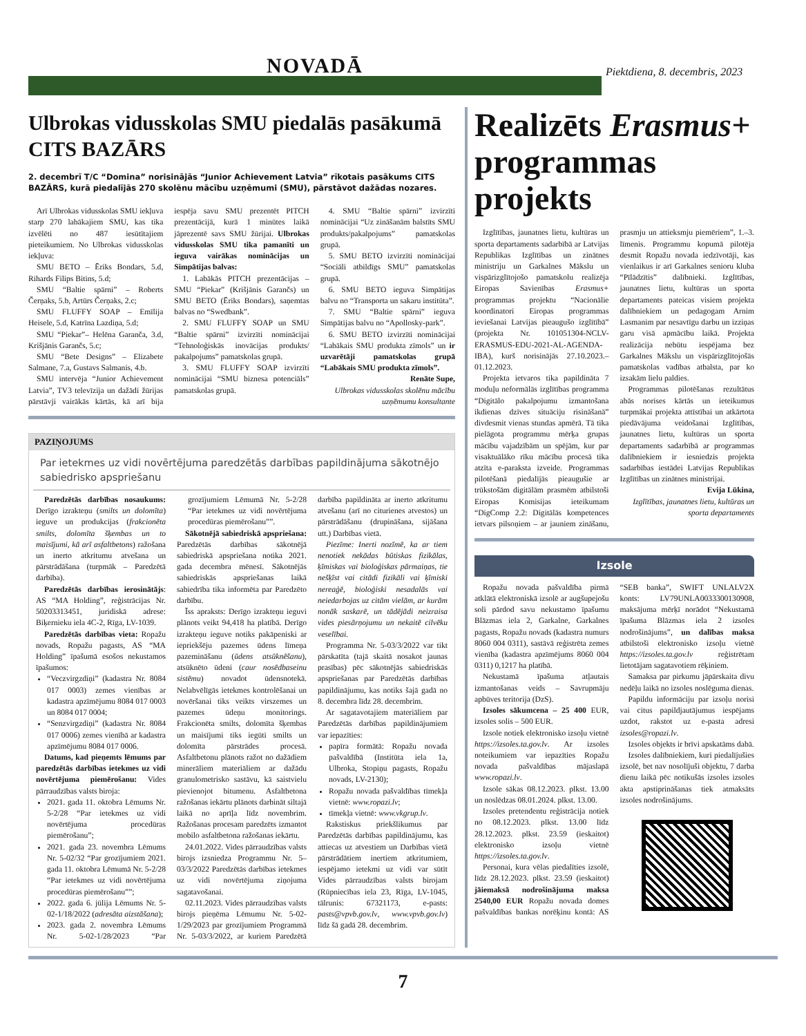NOVADĀ
Piektdiena, 8. decembris, 2023
Ulbrokas vidusskolas SMU piedalās pasākumā CITS BAZĀRS
2. decembrī T/C “Domina” norisinājās “Junior Achievement Latvia” rīkotais pasākums CITS BAZĀRS, kurā piedalījās 270 skolēnu mācību uzņēmumi (SMU), pārstāvot dažādas nozares.
Arī Ulbrokas vidusskolas SMU iekļuva starp 270 labākajiem SMU, kas tika izvēlēti no 487 iesūtītajiem pieteikumiem. No Ulbrokas vidusskolas iekļuva:
SMU BETO – Ēriks Bondars, 5.d, Rihards Filips Bitins, 5.d;
SMU “Baltie spārni” – Roberts Čerņaks, 5.b, Artūrs Čerņaks, 2.c;
SMU FLUFFY SOAP – Emīlija Heisele, 5.d, Katrīna Lazdiņa, 5.d;
SMU “Piekar”– Helēna Garanča, 3.d, Krišjānis Garančs, 5.c;
SMU “Bete Designs” – Elizabete Salmane, 7.a, Gustavs Salmanis, 4.b.
SMU intervēja “Junior Achievement Latvia”, TV3 televīzija un dažādi žūrijas pārstāvji vairākās kārtās, kā arī bija iespēja savu SMU prezentēt PITCH prezentācijā, kurā 1 minūtes laikā jāprezentē savs SMU žūrijai. Ulbrokas vidusskolas SMU tika pamanīti un ieguva vairākas nominācijas un Simpātijas balvas:
1. Labākās PITCH prezentācijas – SMU “Piekar” (Krišjānis Garančs) un SMU BETO (Ēriks Bondars), saņemtas balvas no “Swedbank”.
2. SMU FLUFFY SOAP un SMU “Baltie spārni” izvirzīti nominācijai “Tehnoloģiskās inovācijas produkts/ pakalpojums” pamatskolas grupā.
3. SMU FLUFFY SOAP izvirzīti nominācijai “SMU biznesa potenciāls” pamatskolas grupā.
4. SMU “Baltie spārni” izvirzīti nominācijai “Uz zināšanām balstīts SMU produkts/pakalpojums” pamatskolas grupā.
5. SMU BETO izvirzīti nominācijai “Sociāli atbildīgs SMU” pamatskolas grupā.
6. SMU BETO ieguva Simpātijas balvu no “Transporta un sakaru institūta”.
7. SMU “Baltie spārni” ieguva Simpātijas balvu no “Apollosky-park”.
6. SMU BETO izvirzīti nominācijai “Labākais SMU produkta zīmols” un ir uzvarētāji pamatskolas grupā “Labākais SMU produkta zīmols”.
Renāte Supe,
Ulbrokas vidusskolas skolēnu mācību uzņēmumu konsultante
PAZIŅOJUMS
Par ietekmes uz vidi novērtējuma paredzētās darbības papildinājuma sākotnējo sabiedrisko apspriešanu
Paredzētās darbības nosaukums: Derīgo izrakteņu (smilts un dolomīta) ieguve un produkcijas (frakcionēta smilts, dolomīta šķembas un to maisījumi, kā arī asfaltbetons) ražošana un inerto atkritumu atvešana un pārstrādāšana (turpmāk – Paredzētā darbība).
Paredzētās darbības ierosinātājs: AS “MA Holding”, reģistrācijas Nr. 50203313451, juridiskā adrese: Biķernieku iela 4C-2, Rīga, LV-1039.
Paredzētās darbības vieta: Ropažu novads, Ropažu pagasts, AS “MA Holding” īpašumā esošos nekustamos īpašumos:
“Veczvirgzdiņi” (kadastra Nr. 8084 017 0003) zemes vienības ar kadastra apzīmējumu 8084 017 0003 un 8084 017 0004;
“Senzvirgzdiņi” (kadastra Nr. 8084 017 0006) zemes vienībā ar kadastra apzīmējumu 8084 017 0006.
Datums, kad pieņemts lēmums par paredzētās darbības ietekmes uz vidi novērtējuma piemērošanu: Vides pārraudzības valsts biroja:
2021. gada 11. oktobra Lēmums Nr. 5-2/28 “Par ietekmes uz vidi novērtējuma procedūras piemērošanu”;
2021. gada 23. novembra Lēmums Nr. 5-02/32 “Par grozījumiem 2021. gada 11. oktobra Lēmumā Nr. 5-2/28 “Par ietekmes uz vidi novērtējuma procedūras piemērošanu””;
2022. gada 6. jūlija Lēmums Nr. 5-02-1/18/2022 (adresāta aizstāšana);
2023. gada 2. novembra Lēmums Nr. 5-02-1/28/2023 “Par grozījumiem Lēmumā Nr. 5-2/28 “Par ietekmes uz vidi novērtējuma procedūras piemērošanu””.
Sākotnējā sabiedriskā apspriešana: Paredzētās darbības sākotnējā sabiedriskā apspriešana notika 2021. gada decembra mēnesī. Sākotnējās sabiedriskās apspriešanas laikā sabiedrība tika informēta par Paredzēto darbību.
Īss apraksts: Derīgo izrakteņu ieguvi plānots veikt 94,418 ha platībā. Derīgo izrakteņu ieguve notiks pakāpeniski ar iepriekšēju pazemes ūdens līmeņa pazemināšanu (ūdens atsūknēšanu), atsūknēto ūdeni (caur nosēdbaseinu sistēmu) novadot ūdensnotekā. Nelabvēlīgās ietekmes kontrolēšanai un novēršanai tiks veikts virszemes un pazemes ūdeņu monitorings. Frakcionēta smilts, dolomīta šķembas un maisījumi tiks iegūti smilts un dolomīta pārstrādes procesā. Asfaltbetonu plānots ražot no dažādiem minerāliem materiāliem ar dažādu granulometrisko sastāvu, kā saistvielu pievienojot bitumenu. Asfaltbetona ražošanas iekārtu plānots darbināt siltajā laikā no aprīļa līdz novembrim. Ražošanas procesam paredzēts izmantot mobilo asfaltbetona ražošanas iekārtu.
24.01.2022. Vides pārraudzības valsts birojs izsniedza Programmu Nr. 5–03/3/2022 Paredzētās darbības ietekmes uz vidi novērtējuma ziņojuma sagatavošanai.
02.11.2023. Vides pārraudzības valsts birojs pieņēma Lēmumu Nr. 5-02-1/29/2023 par grozījumiem Programmā Nr. 5-03/3/2022, ar kuriem Paredzētā darbība papildināta ar inerto atkritumu atvešanu (arī no citurienes atvestos) un pārstrādāšanu (drupināšana, sijāšana utt.) Darbības vietā.
Piezīme: Inerti nozīmē, ka ar tiem nenotiek nekādas būtiskas fizikālas, ķīmiskas vai bioloģiskas pārmaiņas, tie nešķīst vai citādi fizikāli vai ķīmiski nereaģē, bioloģiski nesadalās vai neiedarbojas uz citām vielām, ar kurām nonāk saskarē, un tādējādi neizraisa vides piesārņojumu un nekaitē cilvēku veselībai.
Programma Nr. 5-03/3/2022 var tikt pārskatīta (tajā skaitā nosakot jaunas prasības) pēc sākotnējās sabiedriskās apspriešanas par Paredzētās darbības papildinājumu, kas notiks šajā gadā no 8. decembra līdz 28. decembrim.
Ar sagatavotajiem materiāliem par Paredzētās darbības papildinājumiem var iepazīties:
papīra formātā: Ropažu novada pašvaldībā (Institūta iela 1a, Ulbroka, Stopiņu pagasts, Ropažu novads, LV-2130);
Ropažu novada pašvaldības tīmekļa vietnē: www.ropazi.lv;
tīmekļa vietnē: www.vkgrup.lv.
Rakstiskus priekšlikumus par Paredzētās darbības papildinājumu, kas attiecas uz atvestiem un Darbības vietā pārstrādātiem inertiem atkritumiem, iespējamo ietekmi uz vidi var sūtīt Vides pārraudzības valsts birojam (Rūpniecības iela 23, Rīga, LV-1045, tālrunis: 67321173, e-pasts: pasts@vpvb.gov.lv, www.vpvb.gov.lv) līdz šā gadā 28. decembrim.
Realizēts Erasmus+ programmas projekts
Izglītības, jaunatnes lietu, kultūras un sporta departaments sadarbībā ar Latvijas Republikas Izglītības un zinātnes ministriju un Garkalnes Mākslu un vispārizglītojošo pamatskolu realizēja Eiropas Savienības Erasmus+ programmas projektu “Nacionālie koordinatori Eiropas programmas ieviešanai Latvijas pieaugušo izglītībā” (projekta Nr. 101051304-NCLV-ERASMUS-EDU-2021-AL-AGENDA-IBA), kurš norisinājās 27.10.2023.–01.12.2023.
Projekta ietvaros tika papildināta 7 moduļu neformālās izglītības programma “Digitālo pakalpojumu izmantošana ikdienas dzīves situāciju risināšanā” divdesmit vienas stundas apmērā. Tā tika pielāgota programmu mērķa grupas mācību vajadzībām un spējām, kur par visaktuālāko rīku mācību procesā tika atzīta e-paraksta izveide. Programmas pilotēšanā piedalījās pieaugušie ar trūkstošām digitālām prasmēm atbilstoši Eiropas Komisijas ieteikumam “DigComp 2.2: Digitālās kompetences ietvars pilsoņiem – ar jauniem zināšanu, prasmju un attieksmju piemēriem”, 1.–3. līmenis. Programmu kopumā pilotēja desmit Ropažu novada iedzīvotāji, kas vienlaikus ir arī Garkalnes senioru kluba “Pīlādzītis” dalībnieki. Izglītības, jaunatnes lietu, kultūras un sporta departaments pateicas visiem projekta dalībniekiem un pedagogam Arnim Lasmanim par nesavtīgu darbu un izziņas garu visā apmācību laikā. Projekta realizācija nebūtu iespējama bez Garkalnes Mākslu un vispārizglītojošās pamatskolas vadības atbalsta, par ko izsakām lielu paldies.
Programmas pilotēšanas rezultātus abās norises kārtās un ieteikumus turpmākai projekta attīstībai un atkārtota piedāvājuma veidošanai Izglītības, jaunatnes lietu, kultūras un sporta departaments sadarbībā ar programmas dalībniekiem ir iesniedzis projekta sadarbības iestādei Latvijas Republikas Izglītības un zinātnes ministrijai.
Evija Lūkina,
Izglītības, jaunatnes lietu, kultūras un sporta departaments
Izsole
Ropažu novada pašvaldība pirmā atklātā elektroniskā izsolē ar augšupejošu soli pārdod savu nekustamo īpašumu Blāzmas iela 2, Garkalne, Garkalnes pagasts, Ropažu novads (kadastra numurs 8060 004 0311), sastāvā reģistrēta zemes vienība (kadastra apzīmējums 8060 004 0311) 0,1217 ha platībā.
Nekustamā īpašuma atļautais izmantošanas veids – Savrupmāju apbūves teritorija (DzS).
Izsoles sākumcena – 25 400 EUR, izsoles solis – 500 EUR.
Izsole notiek elektronisko izsoļu vietnē https://izsoles.ta.gov.lv. Ar izsoles noteikumiem var iepazīties Ropažu novada pašvaldības mājaslapā www.ropazi.lv.
Izsole sākas 08.12.2023. plkst. 13.00 un noslēdzas 08.01.2024. plkst. 13.00.
Izsoles pretendentu reģistrācija notiek no 08.12.2023. plkst. 13.00 līdz 28.12.2023. plkst. 23.59 (ieskaitot) elektronisko izsoļu vietnē https://izsoles.ta.gov.lv.
Personai, kura vēlas piedalīties izsolē, līdz 28.12.2023. plkst. 23.59 (ieskaitot) jāiemaksā nodrošinājuma maksa 2540,00 EUR Ropažu novada domes pašvaldības bankas norēķinu kontā: AS “SEB banka”, SWIFT UNLALV2X konts: LV79UNLA0033300130908, maksājuma mērķī norādot “Nekustamā īpašuma Blāzmas iela 2 izsoles nodrošinājums”, un dalības maksa atbilstoši elektronisko izsoļu vietnē https://izsoles.ta.gov.lv reģistrētam lietotājam sagatavotiem rēķiniem.
Samaksa par pirkumu jāpārskaita divu nedēļu laikā no izsoles noslēguma dienas.
Papildu informāciju par izsoļu norisi vai citus papildjautājumus iespējams uzdot, rakstot uz e-pasta adresi izsoles@ropazi.lv.
Izsoles objekts ir brīvi apskatāms dabā.
Izsoles dalībniekiem, kuri piedalījušies izsolē, bet nav nosolījuši objektu, 7 darba dienu laikā pēc notikušās izsoles izsoles akta apstiprināšanas tiek atmaksāts izsoles nodrošinājums.
7